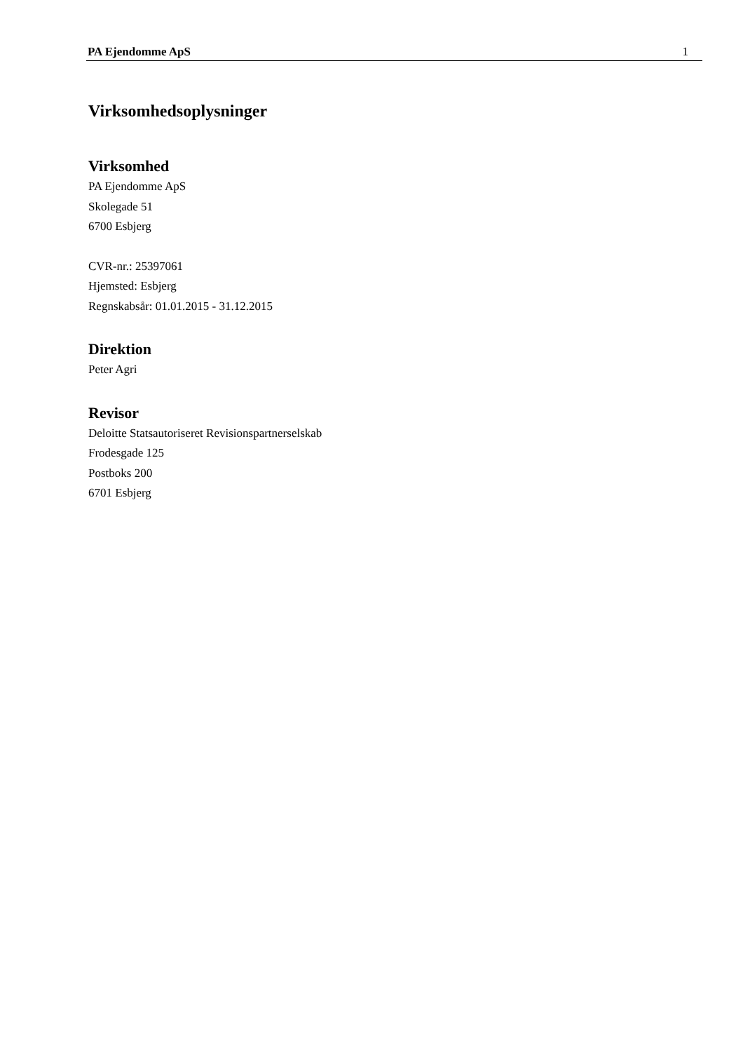PA Ejendomme ApS 1
Virksomhedsoplysninger
Virksomhed
PA Ejendomme ApS
Skolegade 51
6700 Esbjerg
CVR-nr.: 25397061
Hjemsted: Esbjerg
Regnskabsår: 01.01.2015 - 31.12.2015
Direktion
Peter Agri
Revisor
Deloitte Statsautoriseret Revisionspartnerselskab
Frodesgade 125
Postboks 200
6701 Esbjerg